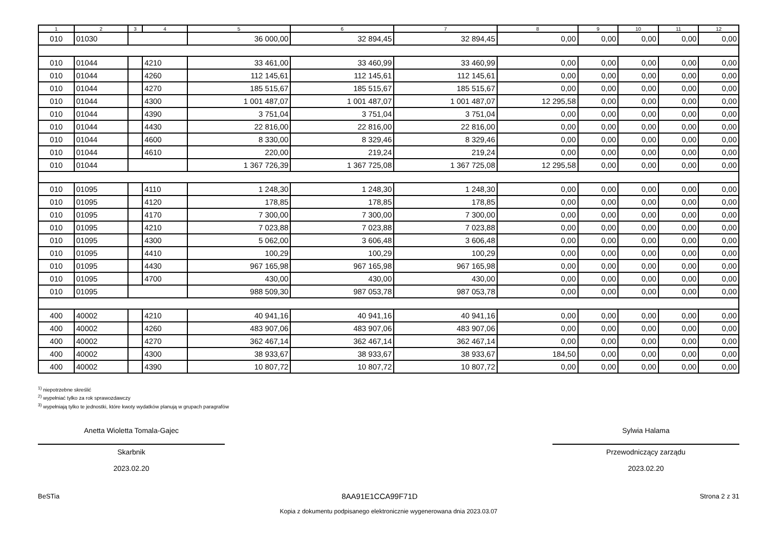| 1 | 2 | 3 | 4 | 5 | 6 | 7 | 8 | 9 | 10 | 11 | 12 |
| --- | --- | --- | --- | --- | --- | --- | --- | --- | --- | --- | --- |
| 010 | 01030 | | | 36 000,00 | 32 894,45 | 32 894,45 | 0,00 | 0,00 | 0,00 | 0,00 | 0,00 |
| 010 | 01044 | | 4210 | 33 461,00 | 33 460,99 | 33 460,99 | 0,00 | 0,00 | 0,00 | 0,00 | 0,00 |
| 010 | 01044 | | 4260 | 112 145,61 | 112 145,61 | 112 145,61 | 0,00 | 0,00 | 0,00 | 0,00 | 0,00 |
| 010 | 01044 | | 4270 | 185 515,67 | 185 515,67 | 185 515,67 | 0,00 | 0,00 | 0,00 | 0,00 | 0,00 |
| 010 | 01044 | | 4300 | 1 001 487,07 | 1 001 487,07 | 1 001 487,07 | 12 295,58 | 0,00 | 0,00 | 0,00 | 0,00 |
| 010 | 01044 | | 4390 | 3 751,04 | 3 751,04 | 3 751,04 | 0,00 | 0,00 | 0,00 | 0,00 | 0,00 |
| 010 | 01044 | | 4430 | 22 816,00 | 22 816,00 | 22 816,00 | 0,00 | 0,00 | 0,00 | 0,00 | 0,00 |
| 010 | 01044 | | 4600 | 8 330,00 | 8 329,46 | 8 329,46 | 0,00 | 0,00 | 0,00 | 0,00 | 0,00 |
| 010 | 01044 | | 4610 | 220,00 | 219,24 | 219,24 | 0,00 | 0,00 | 0,00 | 0,00 | 0,00 |
| 010 | 01044 | | | 1 367 726,39 | 1 367 725,08 | 1 367 725,08 | 12 295,58 | 0,00 | 0,00 | 0,00 | 0,00 |
| 010 | 01095 | | 4110 | 1 248,30 | 1 248,30 | 1 248,30 | 0,00 | 0,00 | 0,00 | 0,00 | 0,00 |
| 010 | 01095 | | 4120 | 178,85 | 178,85 | 178,85 | 0,00 | 0,00 | 0,00 | 0,00 | 0,00 |
| 010 | 01095 | | 4170 | 7 300,00 | 7 300,00 | 7 300,00 | 0,00 | 0,00 | 0,00 | 0,00 | 0,00 |
| 010 | 01095 | | 4210 | 7 023,88 | 7 023,88 | 7 023,88 | 0,00 | 0,00 | 0,00 | 0,00 | 0,00 |
| 010 | 01095 | | 4300 | 5 062,00 | 3 606,48 | 3 606,48 | 0,00 | 0,00 | 0,00 | 0,00 | 0,00 |
| 010 | 01095 | | 4410 | 100,29 | 100,29 | 100,29 | 0,00 | 0,00 | 0,00 | 0,00 | 0,00 |
| 010 | 01095 | | 4430 | 967 165,98 | 967 165,98 | 967 165,98 | 0,00 | 0,00 | 0,00 | 0,00 | 0,00 |
| 010 | 01095 | | 4700 | 430,00 | 430,00 | 430,00 | 0,00 | 0,00 | 0,00 | 0,00 | 0,00 |
| 010 | 01095 | | | 988 509,30 | 987 053,78 | 987 053,78 | 0,00 | 0,00 | 0,00 | 0,00 | 0,00 |
| 400 | 40002 | | 4210 | 40 941,16 | 40 941,16 | 40 941,16 | 0,00 | 0,00 | 0,00 | 0,00 | 0,00 |
| 400 | 40002 | | 4260 | 483 907,06 | 483 907,06 | 483 907,06 | 0,00 | 0,00 | 0,00 | 0,00 | 0,00 |
| 400 | 40002 | | 4270 | 362 467,14 | 362 467,14 | 362 467,14 | 0,00 | 0,00 | 0,00 | 0,00 | 0,00 |
| 400 | 40002 | | 4300 | 38 933,67 | 38 933,67 | 38 933,67 | 184,50 | 0,00 | 0,00 | 0,00 | 0,00 |
| 400 | 40002 | | 4390 | 10 807,72 | 10 807,72 | 10 807,72 | 0,00 | 0,00 | 0,00 | 0,00 | 0,00 |
<sup>1)</sup> niepotrzebne skreślić
<sup>2)</sup> wypełniać tylko za rok sprawozdawczy
<sup>3)</sup> wypełniają tylko te jednostki, które kwoty wydatków planują w grupach paragrafów
Anetta Wioletta Tomala-Gajec
Skarbnik
2023.02.20
Sylwia Halama
Przewodniczący zarządu
2023.02.20
BeSTia 8AA91E1CCA99F71D Strona 2 z 31
Kopia z dokumentu podpisanego elektronicznie wygenerowana dnia 2023.03.07